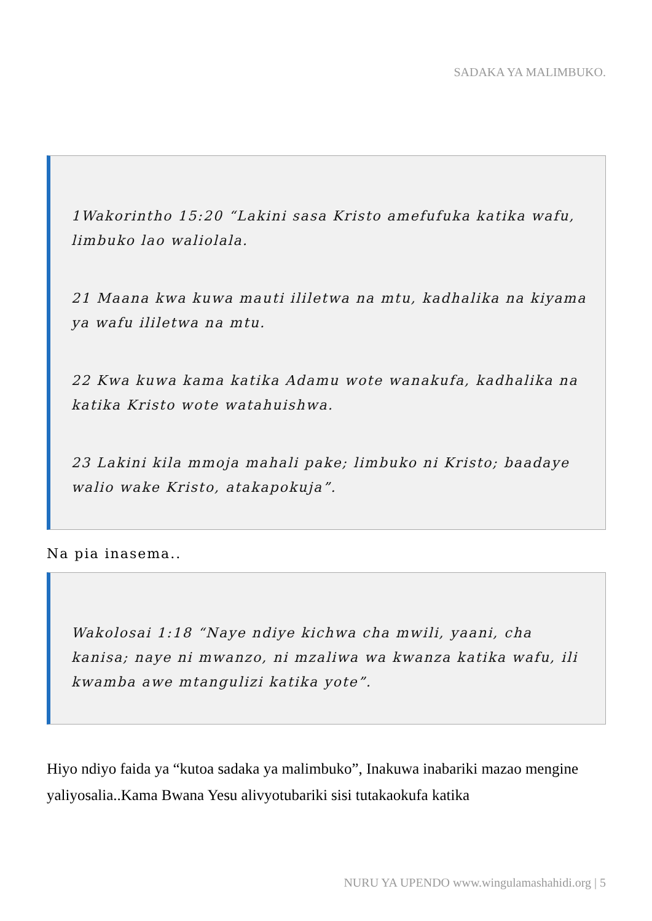SADAKA YA MALIMBUKO.
1Wakorintho 15:20 “Lakini sasa Kristo amefufuka katika wafu, limbuko lao waliolala.
21 Maana kwa kuwa mauti ililetwa na mtu, kadhalika na kiyama ya wafu ililetwa na mtu.
22 Kwa kuwa kama katika Adamu wote wanakufa, kadhalika na katika Kristo wote watahuishwa.
23 Lakini kila mmoja mahali pake; limbuko ni Kristo; baadaye walio wake Kristo, atakapokuja”.
Na pia inasema..
Wakolosai 1:18 “Naye ndiye kichwa cha mwili, yaani, cha kanisa; naye ni mwanzo, ni mzaliwa wa kwanza katika wafu, ili kwamba awe mtangulizi katika yote”.
Hiyo ndiyo faida ya “kutoa sadaka ya malimbuko”, Inakuwa inabariki mazao mengine yaliyosalia..Kama Bwana Yesu alivyotubariki sisi tutakaokufa katika
NURU YA UPENDO www.wingulamashahidi.org | 5